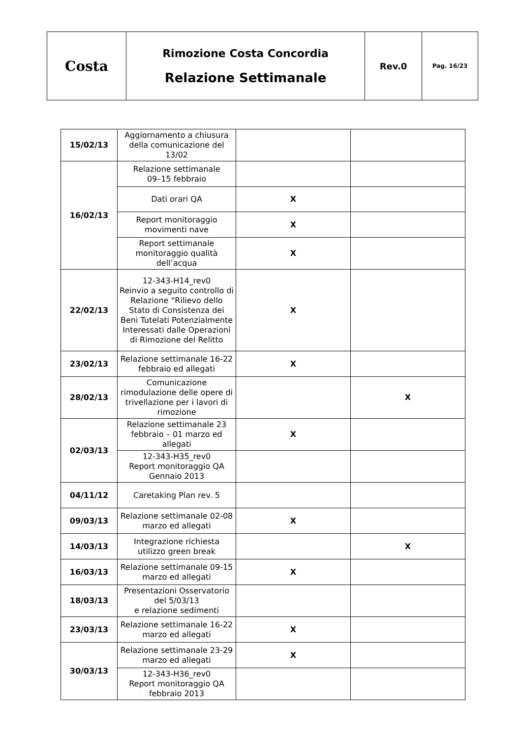| Costa | Rimozione Costa Concordia Relazione Settimanale | Rev.0 | Pag. 16/23 |
| 15/02/13 | Aggiornamento a chiusura della comunicazione del 13/02 | | |
| 16/02/13 | Relazione settimanale 09–15 febbraio | | |
| | Dati orari QA | X | |
| | Report monitoraggio movimenti nave | X | |
| | Report settimanale monitoraggio qualità dell’acqua | X | |
| 22/02/13 | 12-343-H14_rev0 Reinvio a seguito controllo di Relazione “Rilievo dello Stato di Consistenza dei Beni Tutelati Potenzialmente Interessati dalle Operazioni di Rimozione del Relitto | X | |
| 23/02/13 | Relazione settimanale 16-22 febbraio ed allegati | X | |
| 28/02/13 | Comunicazione rimodulazione delle opere di trivellazione per i lavori di rimozione | | X |
| 02/03/13 | Relazione settimanale 23 febbraio – 01 marzo ed allegati | X | |
| | 12-343-H35_rev0 Report monitoraggio QA Gennaio 2013 | | |
| 04/11/12 | Caretaking Plan rev. 5 | | |
| 09/03/13 | Relazione settimanale 02-08 marzo ed allegati | X | |
| 14/03/13 | Integrazione richiesta utilizzo green break | | X |
| 16/03/13 | Relazione settimanale 09-15 marzo ed allegati | X | |
| 18/03/13 | Presentazioni Osservatorio del 5/03/13 e relazione sedimenti | | |
| 23/03/13 | Relazione settimanale 16-22 marzo ed allegati | X | |
| 30/03/13 | Relazione settimanale 23-29 marzo ed allegati | X | |
| | 12-343-H36_rev0 Report monitoraggio QA febbraio 2013 | | |